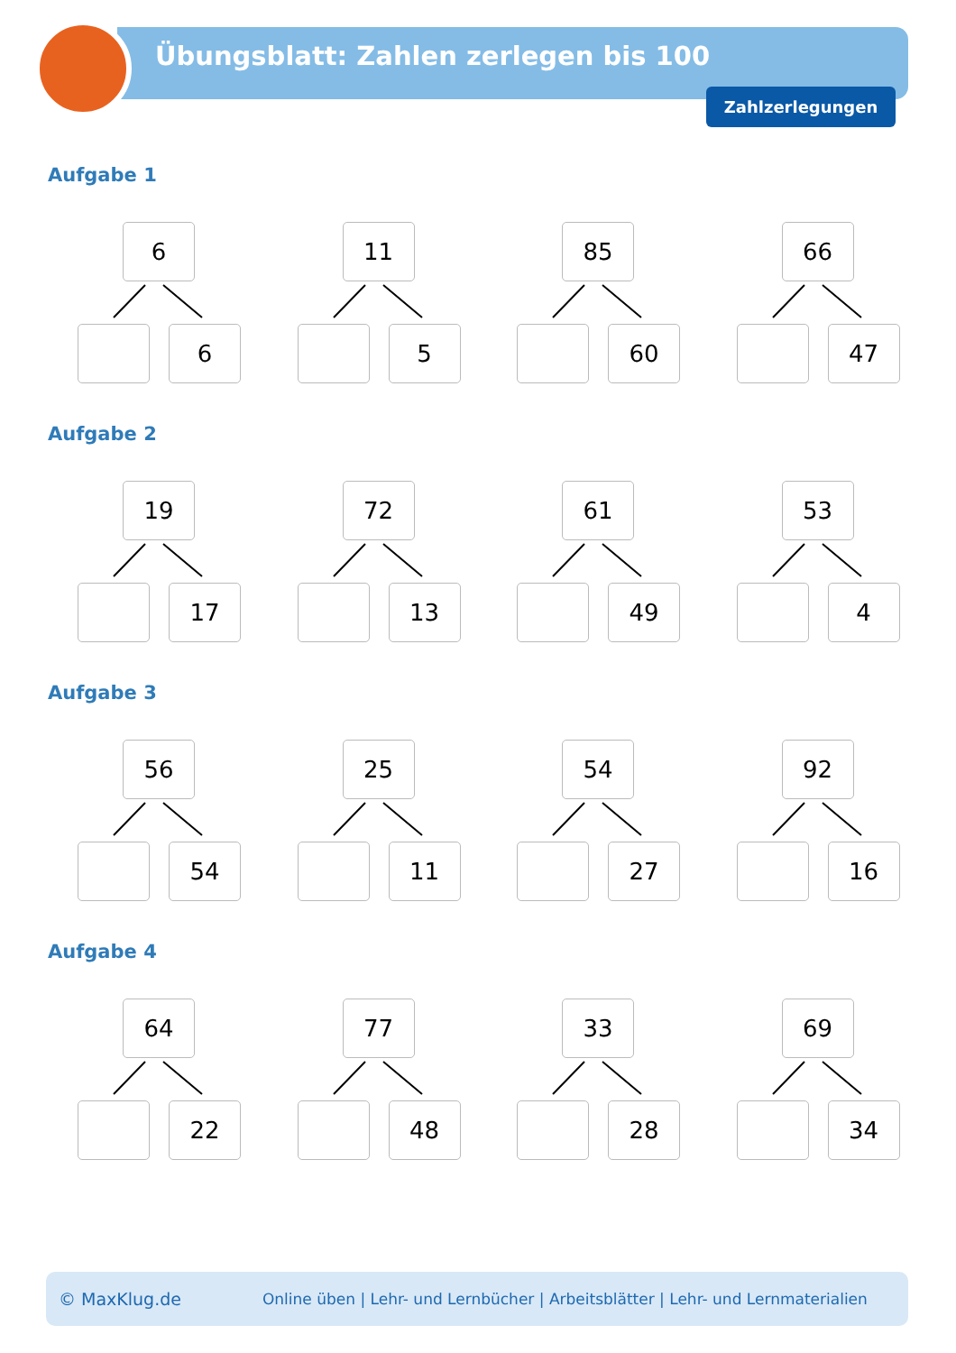Übungsblatt: Zahlen zerlegen bis 100
Zahlzerlegungen
Aufgabe 1
6
6
11
5
85
60
66
47
Aufgabe 2
19
17
72
13
61
49
53
4
Aufgabe 3
56
54
25
11
54
27
92
16
Aufgabe 4
64
22
77
48
33
28
69
34
© MaxKlug.de Online üben | Lehr- und Lernbücher | Arbeitsblätter | Lehr- und Lernmaterialien